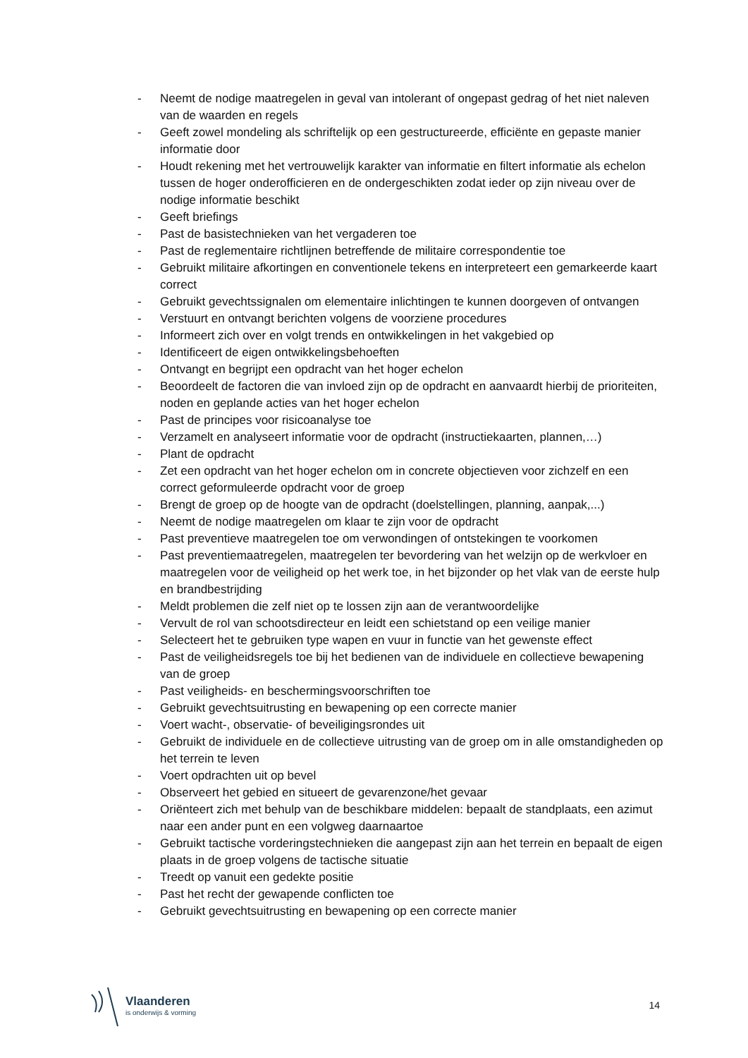- Neemt de nodige maatregelen in geval van intolerant of ongepast gedrag of het niet naleven van de waarden en regels
- Geeft zowel mondeling als schriftelijk op een gestructureerde, efficiënte en gepaste manier informatie door
- Houdt rekening met het vertrouwelijk karakter van informatie en filtert informatie als echelon tussen de hoger onderofficieren en de ondergeschikten zodat ieder op zijn niveau over de nodige informatie beschikt
- Geeft briefings
- Past de basistechnieken van het vergaderen toe
- Past de reglementaire richtlijnen betreffende de militaire correspondentie toe
- Gebruikt militaire afkortingen en conventionele tekens en interpreteert een gemarkeerde kaart correct
- Gebruikt gevechtssignalen om elementaire inlichtingen te kunnen doorgeven of ontvangen
- Verstuurt en ontvangt berichten volgens de voorziene procedures
- Informeert zich over en volgt trends en ontwikkelingen in het vakgebied op
- Identificeert de eigen ontwikkelingsbehoeften
- Ontvangt en begrijpt een opdracht van het hoger echelon
- Beoordeelt de factoren die van invloed zijn op de opdracht en aanvaardt hierbij de prioriteiten, noden en geplande acties van het hoger echelon
- Past de principes voor risicoanalyse toe
- Verzamelt en analyseert informatie voor de opdracht (instructiekaarten, plannen,…)
- Plant de opdracht
- Zet een opdracht van het hoger echelon om in concrete objectieven voor zichzelf en een correct geformuleerde opdracht voor de groep
- Brengt de groep op de hoogte van de opdracht (doelstellingen, planning, aanpak,...)
- Neemt de nodige maatregelen om klaar te zijn voor de opdracht
- Past preventieve maatregelen toe om verwondingen of ontstekingen te voorkomen
- Past preventiemaatregelen, maatregelen ter bevordering van het welzijn op de werkvloer en maatregelen voor de veiligheid op het werk toe, in het bijzonder op het vlak van de eerste hulp en brandbestrijding
- Meldt problemen die zelf niet op te lossen zijn aan de verantwoordelijke
- Vervult de rol van schootsdirecteur en leidt een schietstand op een veilige manier
- Selecteert het te gebruiken type wapen en vuur in functie van het gewenste effect
- Past de veiligheidsregels toe bij het bedienen van de individuele en collectieve bewapening van de groep
- Past veiligheids- en beschermingsvoorschriften toe
- Gebruikt gevechtsuitrusting en bewapening op een correcte manier
- Voert wacht-, observatie- of beveiligingsrondes uit
- Gebruikt de individuele en de collectieve uitrusting van de groep om in alle omstandigheden op het terrein te leven
- Voert opdrachten uit op bevel
- Observeert het gebied en situeert de gevarenzone/het gevaar
- Oriënteert zich met behulp van de beschikbare middelen: bepaalt de standplaats, een azimut naar een ander punt en een volgweg daarnaartoe
- Gebruikt tactische vorderingstechnieken die aangepast zijn aan het terrein en bepaalt de eigen plaats in de groep volgens de tactische situatie
- Treedt op vanuit een gedekte positie
- Past het recht der gewapende conflicten toe
- Gebruikt gevechtsuitrusting en bewapening op een correcte manier
Vlaanderen
is onderwijs & vorming
14